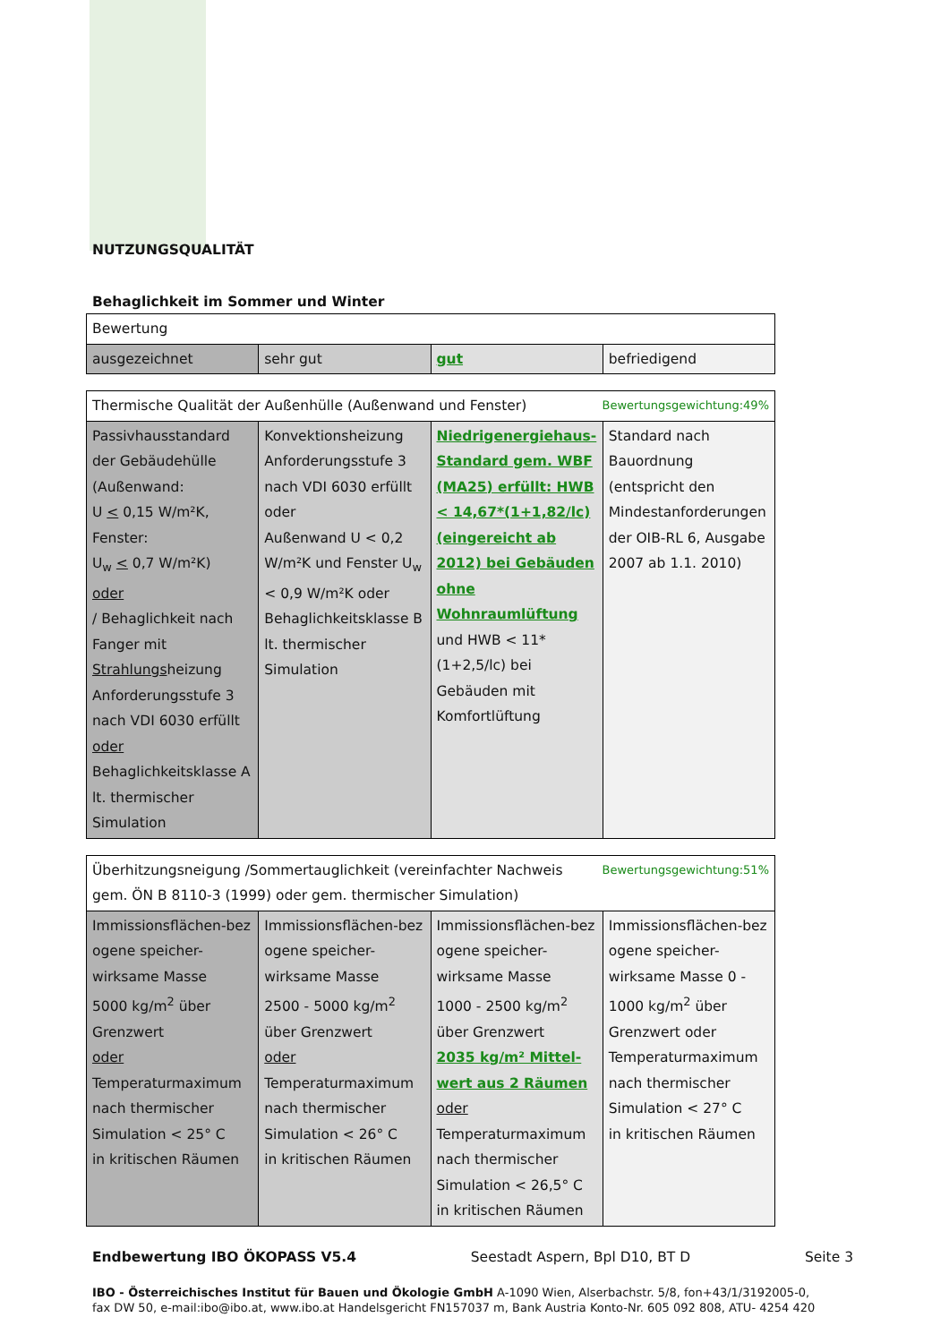NUTZUNGSQUALITÄT
Behaglichkeit im Sommer und Winter
| Bewertung | | | |
| ausgezeichnet | sehr gut | gut | befriedigend |
| Bewertungsgewichtung:49% Thermische Qualität der Außenhülle (Außenwand und Fenster) | | | |
| Passivhausstandard der Gebäudehülle (Außenwand: U < 0,15 W/m²K, Fenster: U<sub>w</sub> < 0,7 W/m²K) oder / Behaglichkeit nach Fanger mit Strahlungs heizung Anforderungsstufe 3 nach VDI 6030 erfüllt oder Behaglichkeitsklasse A lt. thermischer Simulation | Konvektionsheizung Anforderungsstufe 3 nach VDI 6030 erfüllt oder Außenwand U < 0,2 W/m²K und Fenster U<sub>w</sub> < 0,9 W/m²K oder Behaglichkeitsklasse B lt. thermischer Simulation | Niedrigenergiehaus-Standard gem. WBF (MA25) erfüllt: HWB < 14,67*(1+1,82/lc) (eingereicht ab 2012) bei Gebäuden ohne Wohnraumlüftung und HWB < 11*(1+2,5/lc) bei Gebäuden mit Komfortlüftung | Standard nach Bauordnung (entspricht den Mindestanforderungen der OIB-RL 6, Ausgabe 2007 ab 1.1. 2010) |
| Bewertungsgewichtung:51% Überhitzungsneigung /Sommertauglichkeit (vereinfachter Nachweis gem. ÖN B 8110-3 (1999) oder gem. thermischer Simulation) | | | |
| Immissionsflächen-bez ogene speicher-wirksame Masse 5000 kg/m<sup>2</sup> über Grenzwert oder Temperaturmaximum nach thermischer Simulation < 25° C in kritischen Räumen | Immissionsflächen-bez ogene speicher-wirksame Masse 2500 - 5000 kg/m<sup>2</sup> über Grenzwert oder Temperaturmaximum nach thermischer Simulation < 26° C in kritischen Räumen | Immissionsflächen-bez ogene speicher-wirksame Masse 1000 - 2500 kg/m<sup>2</sup> über Grenzwert 2035 kg/m² Mittel-wert aus 2 Räumen oder Temperaturmaximum nach thermischer Simulation < 26,5° C in kritischen Räumen | Immissionsflächen-bez ogene speicher-wirksame Masse 0 - 1000 kg/m<sup>2</sup> über Grenzwert oder Temperaturmaximum nach thermischer Simulation < 27° C in kritischen Räumen |
Endbewertung IBO ÖKOPASS V5.4 Seestadt Aspern, Bpl D10, BT D Seite 3
IBO - Österreichisches Institut für Bauen und Ökologie GmbH A-1090 Wien, Alserbachstr. 5/8, fon+43/1/3192005-0,
fax DW 50, e-mail:ibo@ibo.at, www.ibo.at Handelsgericht FN157037 m, Bank Austria Konto-Nr. 605 092 808, ATU- 4254 420